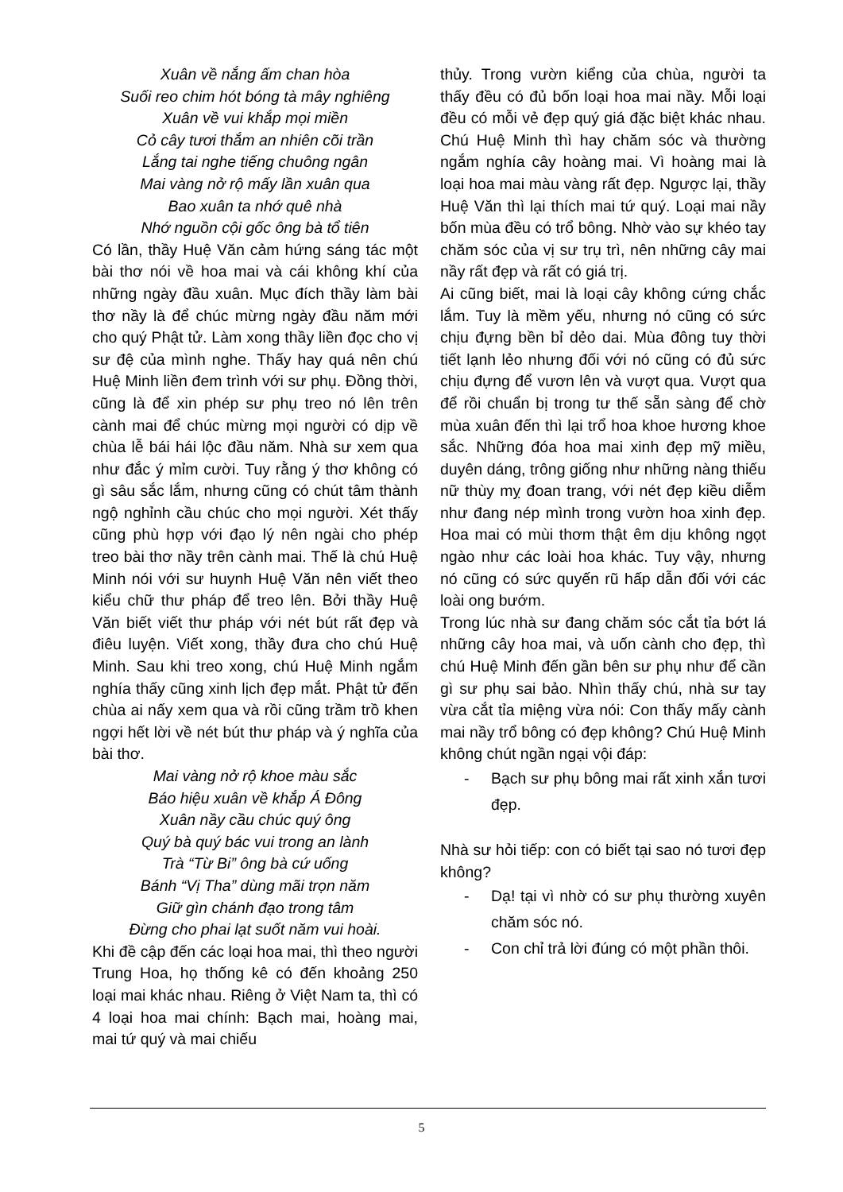Xuân về nắng ấm chan hòa
Suối reo chim hót bóng tà mây nghiêng
Xuân về vui khắp mọi miền
Cỏ cây tươi thắm an nhiên cõi trần
Lắng tai nghe tiếng chuông ngân
Mai vàng nở rộ mấy lần xuân qua
Bao xuân ta nhớ quê nhà
Nhớ nguồn cội gốc ông bà tổ tiên
Có lần, thầy Huệ Văn cảm hứng sáng tác một bài thơ nói về hoa mai và cái không khí của những ngày đầu xuân. Mục đích thầy làm bài thơ nầy là để chúc mừng ngày đầu năm mới cho quý Phật tử. Làm xong thầy liền đọc cho vị sư đệ của mình nghe. Thấy hay quá nên chú Huệ Minh liền đem trình với sư phụ. Đồng thời, cũng là để xin phép sư phụ treo nó lên trên cành mai để chúc mừng mọi người có dịp về chùa lễ bái hái lộc đầu năm. Nhà sư xem qua như đắc ý mỉm cười. Tuy rằng ý thơ không có gì sâu sắc lắm, nhưng cũng có chút tâm thành ngộ nghỉnh cầu chúc cho mọi người. Xét thấy cũng phù hợp với đạo lý nên ngài cho phép treo bài thơ nầy trên cành mai. Thế là chú Huệ Minh nói với sư huynh Huệ Văn nên viết theo kiểu chữ thư pháp để treo lên. Bởi thầy Huệ Văn biết viết thư pháp với nét bút rất đẹp và điêu luyện. Viết xong, thầy đưa cho chú Huệ Minh. Sau khi treo xong, chú Huệ Minh ngắm nghía thấy cũng xinh lịch đẹp mắt. Phật tử đến chùa ai nấy xem qua và rồi cũng trầm trồ khen ngợi hết lời về nét bút thư pháp và ý nghĩa của bài thơ.
Mai vàng nở rộ khoe màu sắc
Báo hiệu xuân về khắp Á Đông
Xuân nầy cầu chúc quý ông
Quý bà quý bác vui trong an lành
Trà “Từ Bi” ông bà cứ uống
Bánh “Vị Tha” dùng mãi trọn năm
Giữ gìn chánh đạo trong tâm
Đừng cho phai lạt suốt năm vui hoài.
Khi đề cập đến các loại hoa mai, thì theo người Trung Hoa, họ thống kê có đến khoảng 250 loại mai khác nhau. Riêng ở Việt Nam ta, thì có 4 loại hoa mai chính: Bạch mai, hoàng mai, mai tứ quý và mai chiếu
thủy. Trong vườn kiểng của chùa, người ta thấy đều có đủ bốn loại hoa mai nầy. Mỗi loại đều có mỗi vẻ đẹp quý giá đặc biệt khác nhau. Chú Huệ Minh thì hay chăm sóc và thường ngắm nghía cây hoàng mai. Vì hoàng mai là loại hoa mai màu vàng rất đẹp. Ngược lại, thầy Huệ Văn thì lại thích mai tứ quý. Loại mai nầy bốn mùa đều có trổ bông. Nhờ vào sự khéo tay chăm sóc của vị sư trụ trì, nên những cây mai nầy rất đẹp và rất có giá trị.
Ai cũng biết, mai là loại cây không cứng chắc lắm. Tuy là mềm yếu, nhưng nó cũng có sức chịu đựng bền bỉ dẻo dai. Mùa đông tuy thời tiết lạnh lẻo nhưng đối với nó cũng có đủ sức chịu đựng để vươn lên và vượt qua. Vượt qua để rồi chuẩn bị trong tư thế sẵn sàng để chờ mùa xuân đến thì lại trổ hoa khoe hương khoe sắc. Những đóa hoa mai xinh đẹp mỹ miều, duyên dáng, trông giống như những nàng thiếu nữ thùy mỵ đoan trang, với nét đẹp kiều diễm như đang nép mình trong vườn hoa xinh đẹp. Hoa mai có mùi thơm thật êm dịu không ngọt ngào như các loài hoa khác. Tuy vậy, nhưng nó cũng có sức quyến rũ hấp dẫn đối với các loài ong bướm.
Trong lúc nhà sư đang chăm sóc cắt tỉa bớt lá những cây hoa mai, và uốn cành cho đẹp, thì chú Huệ Minh đến gần bên sư phụ như để cần gì sư phụ sai bảo. Nhìn thấy chú, nhà sư tay vừa cắt tỉa miệng vừa nói: Con thấy mấy cành mai nầy trổ bông có đẹp không? Chú Huệ Minh không chút ngần ngại vội đáp:
- Bạch sư phụ bông mai rất xinh xắn tươi đẹp.
Nhà sư hỏi tiếp: con có biết tại sao nó tươi đẹp không?
- Dạ! tại vì nhờ có sư phụ thường xuyên chăm sóc nó.
- Con chỉ trả lời đúng có một phần thôi.
5